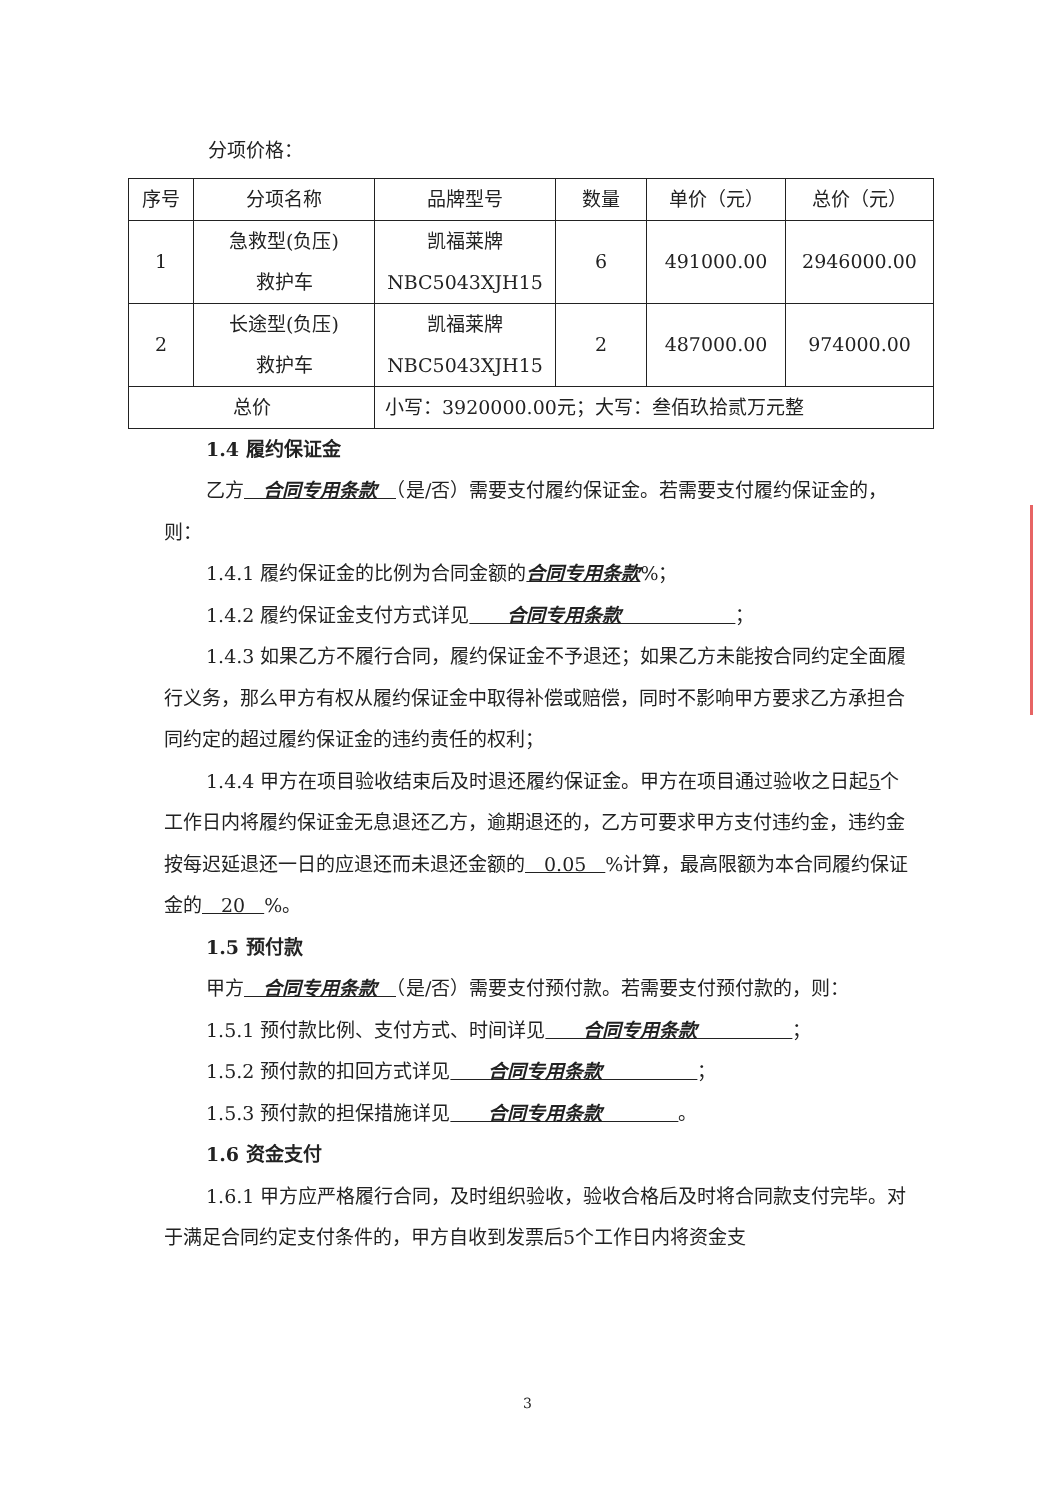分项价格：
| 序号 | 分项名称 | 品牌型号 | 数量 | 单价（元） | 总价（元） |
| 1 | 急救型(负压) 救护车 | 凯福莱牌 NBC5043XJH15 | 6 | 491000.00 | 2946000.00 |
| 2 | 长途型(负压) 救护车 | 凯福莱牌 NBC5043XJH15 | 2 | 487000.00 | 974000.00 |
| 总价 | | 小写：3920000.00元；大写：叁佰玖拾贰万元整 | | | |
1.4 履约保证金
乙方　合同专用条款　（是/否）需要支付履约保证金。若需要支付履约保证金的，则：
1.4.1 履约保证金的比例为合同金额的合同专用条款%；
1.4.2 履约保证金支付方式详见　　合同专用条款　　　　　　；
1.4.3 如果乙方不履行合同，履约保证金不予退还；如果乙方未能按合同约定全面履行义务，那么甲方有权从履约保证金中取得补偿或赔偿，同时不影响甲方要求乙方承担合同约定的超过履约保证金的违约责任的权利；
1.4.4 甲方在项目验收结束后及时退还履约保证金。甲方在项目通过验收之日起5个工作日内将履约保证金无息退还乙方，逾期退还的，乙方可要求甲方支付违约金，违约金按每迟延退还一日的应退还而未退还金额的　0.05　%计算，最高限额为本合同履约保证金的　20　%。
1.5 预付款
甲方　合同专用条款　（是/否）需要支付预付款。若需要支付预付款的，则：
1.5.1 预付款比例、支付方式、时间详见　　合同专用条款　　　　　；
1.5.2 预付款的扣回方式详见　　合同专用条款　　　　　；
1.5.3 预付款的担保措施详见　　合同专用条款　　　　。
1.6 资金支付
1.6.1 甲方应严格履行合同，及时组织验收，验收合格后及时将合同款支付完毕。对于满足合同约定支付条件的，甲方自收到发票后5个工作日内将资金支
3